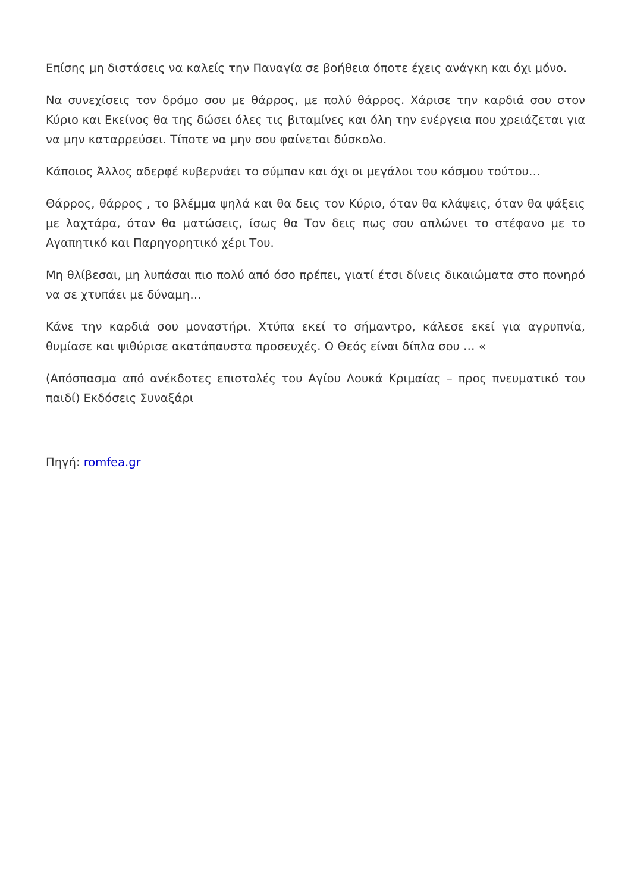Επίσης μη διστάσεις να καλείς την Παναγία σε βοήθεια όποτε έχεις ανάγκη και όχι μόνο.
Να συνεχίσεις τον δρόμο σου με θάρρος, με πολύ θάρρος. Χάρισε την καρδιά σου στον Κύριο και Εκείνος θα της δώσει όλες τις βιταμίνες και όλη την ενέργεια που χρειάζεται για να μην καταρρεύσει. Τίποτε να μην σου φαίνεται δύσκολο.
Κάποιος Άλλος αδερφέ κυβερνάει το σύμπαν και όχι οι μεγάλοι του κόσμου τούτου…
Θάρρος, θάρρος , το βλέμμα ψηλά και θα δεις τον Κύριο, όταν θα κλάψεις, όταν θα ψάξεις με λαχτάρα, όταν θα ματώσεις, ίσως θα Τον δεις πως σου απλώνει το στέφανο με το Αγαπητικό και Παρηγορητικό χέρι Του.
Μη θλίβεσαι, μη λυπάσαι πιο πολύ από όσο πρέπει, γιατί έτσι δίνεις δικαιώματα στο πονηρό να σε χτυπάει με δύναμη…
Κάνε την καρδιά σου μοναστήρι. Χτύπα εκεί το σήμαντρο, κάλεσε εκεί για αγρυπνία, θυμίασε και ψιθύρισε ακατάπαυστα προσευχές. Ο Θεός είναι δίπλα σου … «
(Απόσπασμα από ανέκδοτες επιστολές του Αγίου Λουκά Κριμαίας – προς πνευματικό του παιδί) Εκδόσεις Συναξάρι
Πηγή: romfea.gr